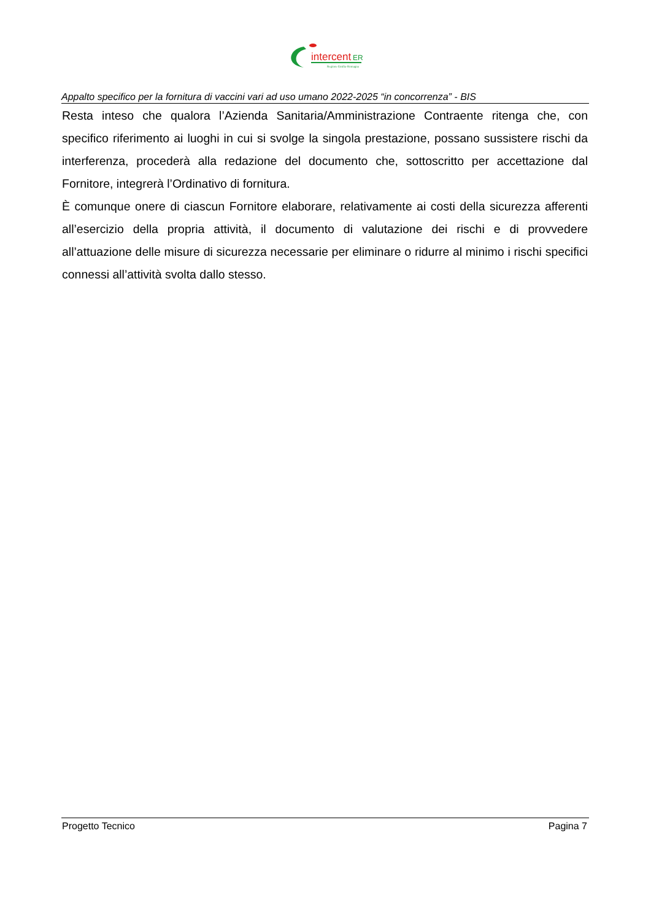intercent
ER
Regione Emilia-Romagna
Appalto specifico per la fornitura di vaccini vari ad uso umano 2022-2025 “in concorrenza” - BIS
Resta inteso che qualora l’Azienda Sanitaria/Amministrazione Contraente ritenga che, con specifico riferimento ai luoghi in cui si svolge la singola prestazione, possano sussistere rischi da interferenza, procederà alla redazione del documento che, sottoscritto per accettazione dal Fornitore, integrerà l’Ordinativo di fornitura.
È comunque onere di ciascun Fornitore elaborare, relativamente ai costi della sicurezza afferenti all’esercizio della propria attività, il documento di valutazione dei rischi e di provvedere all’attuazione delle misure di sicurezza necessarie per eliminare o ridurre al minimo i rischi specifici connessi all’attività svolta dallo stesso.
Progetto Tecnico Pagina 7